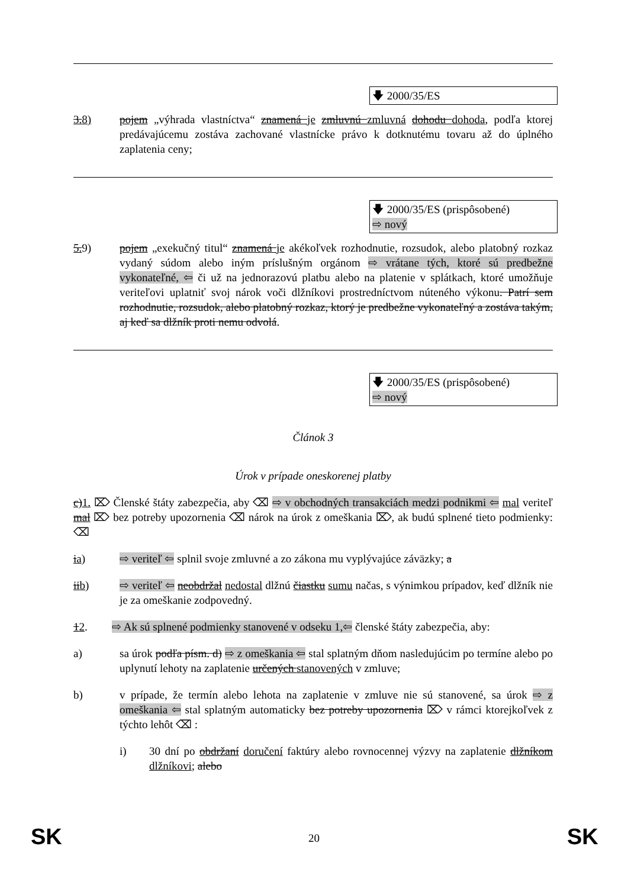🡇 2000/35/ES
3.8) pojem „výhrada vlastníctva“ znamená je zmluvnú zmluvná dohodu dohoda, podľa ktorej predávajúcemu zostáva zachované vlastnícke právo k dotknutému tovaru až do úplného zaplatenia ceny;
🡇 2000/35/ES (prispôsobené)
⇨ nový
5. 9) pojem „exekučný titul“ znamená je akékoľvek rozhodnutie, rozsudok, alebo platobný rozkaz vydaný súdom alebo iným príslušným orgánom ⇨ vrátane tých, ktoré sú predbežne vykonateľné, ⇦ či už na jednorazovú platbu alebo na platenie v splátkach, ktoré umožňuje veriteľovi uplatniť svoj nárok voči dlžníkovi prostredníctvom núteného výkonu. Patrí sem rozhodnutie, rozsudok, alebo platobný rozkaz, ktorý je predbežne vykonateľný a zostáva takým, aj keď sa dlžník proti nemu odvolá.
🡇 2000/35/ES (prispôsobené)
⇨ nový
Článok 3
Úrok v prípade oneskorenej platby
c)1. ⌦ Členské štáty zabezpečia, aby ⌫ ⇨ v obchodných transakciách medzi podnikmi ⇦ mal veriteľ mal ⌦ bez potreby upozornenia ⌫ nárok na úrok z omeškania ⌦, ak budú splnené tieto podmienky: ⌫
ia) ⇨ veriteľ ⇦ splnil svoje zmluvné a zo zákona mu vyplývajúce záväzky; a
iib) ⇨ veriteľ ⇦ neobdržal nedostal dlžnú čiastku sumu načas, s výnimkou prípadov, keď dlžník nie je za omeškanie zodpovedný.
12. ⇨ Ak sú splnené podmienky stanovené v odseku 1,⇦ členské štáty zabezpečia, aby:
a) sa úrok podľa písm. d) ⇨ z omeškania ⇦ stal splatným dňom nasledujúcim po termíne alebo po uplynutí lehoty na zaplatenie určených stanovených v zmluve;
b) v prípade, že termín alebo lehota na zaplatenie v zmluve nie sú stanovené, sa úrok ⇨ z omeškania ⇦ stal splatným automaticky bez potreby upozornenia ⌦ v rámci ktorejkoľvek z týchto lehôt ⌫ :
i) 30 dní po obdržaní doručení faktúry alebo rovnocennej výzvy na zaplatenie dlžníkom dlžníkovi; alebo
SK
20 SK